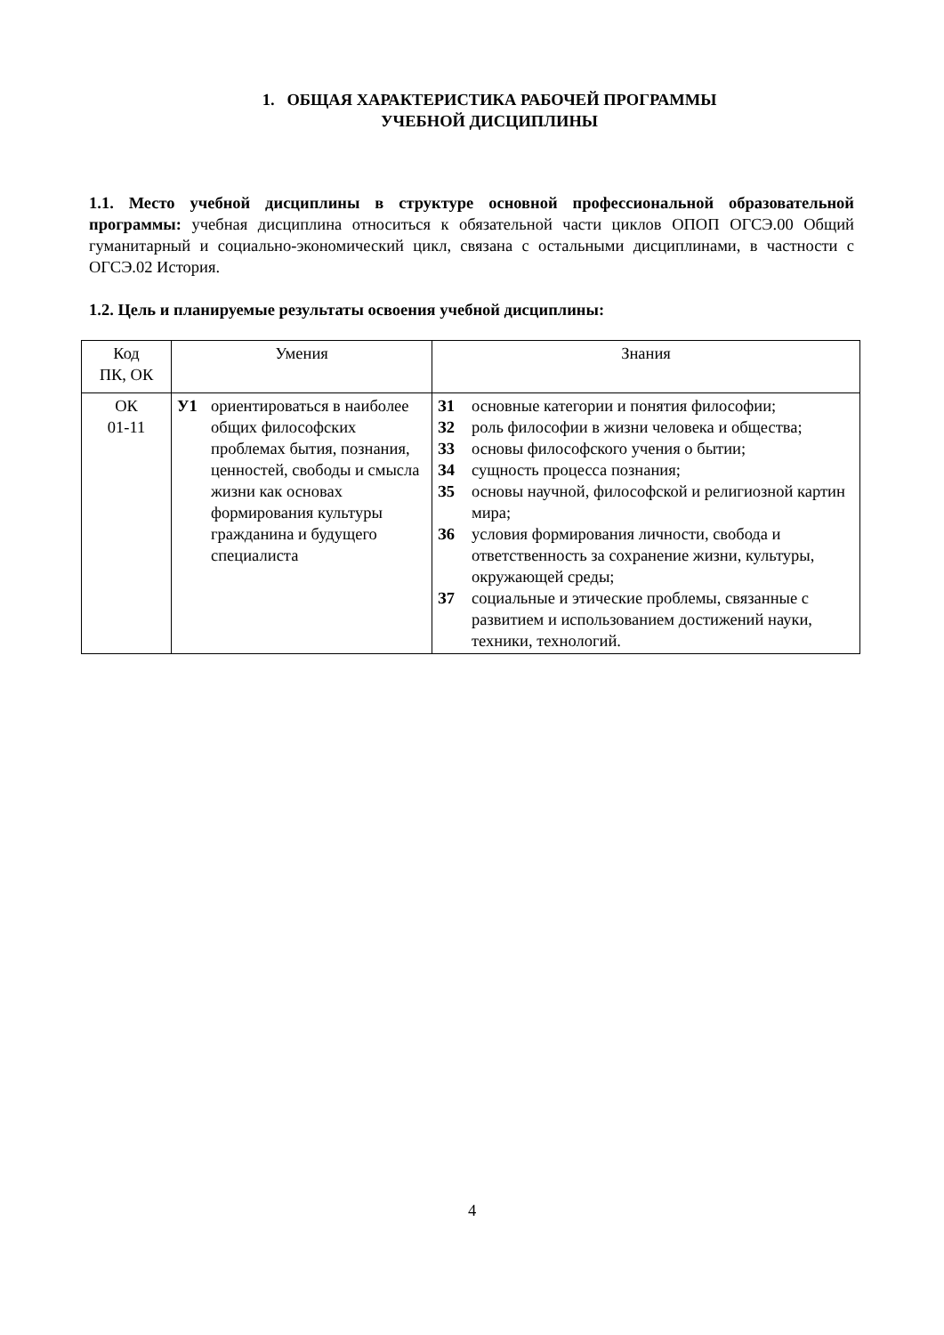1. ОБЩАЯ ХАРАКТЕРИСТИКА РАБОЧЕЙ ПРОГРАММЫ
УЧЕБНОЙ ДИСЦИПЛИНЫ
1.1. Место учебной дисциплины в структуре основной профессиональной образовательной программы: учебная дисциплина относиться к обязательной части циклов ОПОП ОГСЭ.00 Общий гуманитарный и социально-экономический цикл, связана с остальными дисциплинами, в частности с ОГСЭ.02 История.
1.2. Цель и планируемые результаты освоения учебной дисциплины:
| Код ПК, ОК | Умения | Знания |
| --- | --- | --- |
| ОК 01-11 | У1 ориентироваться в наиболее общих философских проблемах бытия, познания, ценностей, свободы и смысла жизни как основах формирования культуры гражданина и будущего специалиста | З1 основные категории и понятия философии; З2 роль философии в жизни человека и общества; З3 основы философского учения о бытии; З4 сущность процесса познания; З5 основы научной, философской и религиозной картин мира; З6 условия формирования личности, свобода и ответственность за сохранение жизни, культуры, окружающей среды; З7 социальные и этические проблемы, связанные с развитием и использованием достижений науки, техники, технологий. |
4